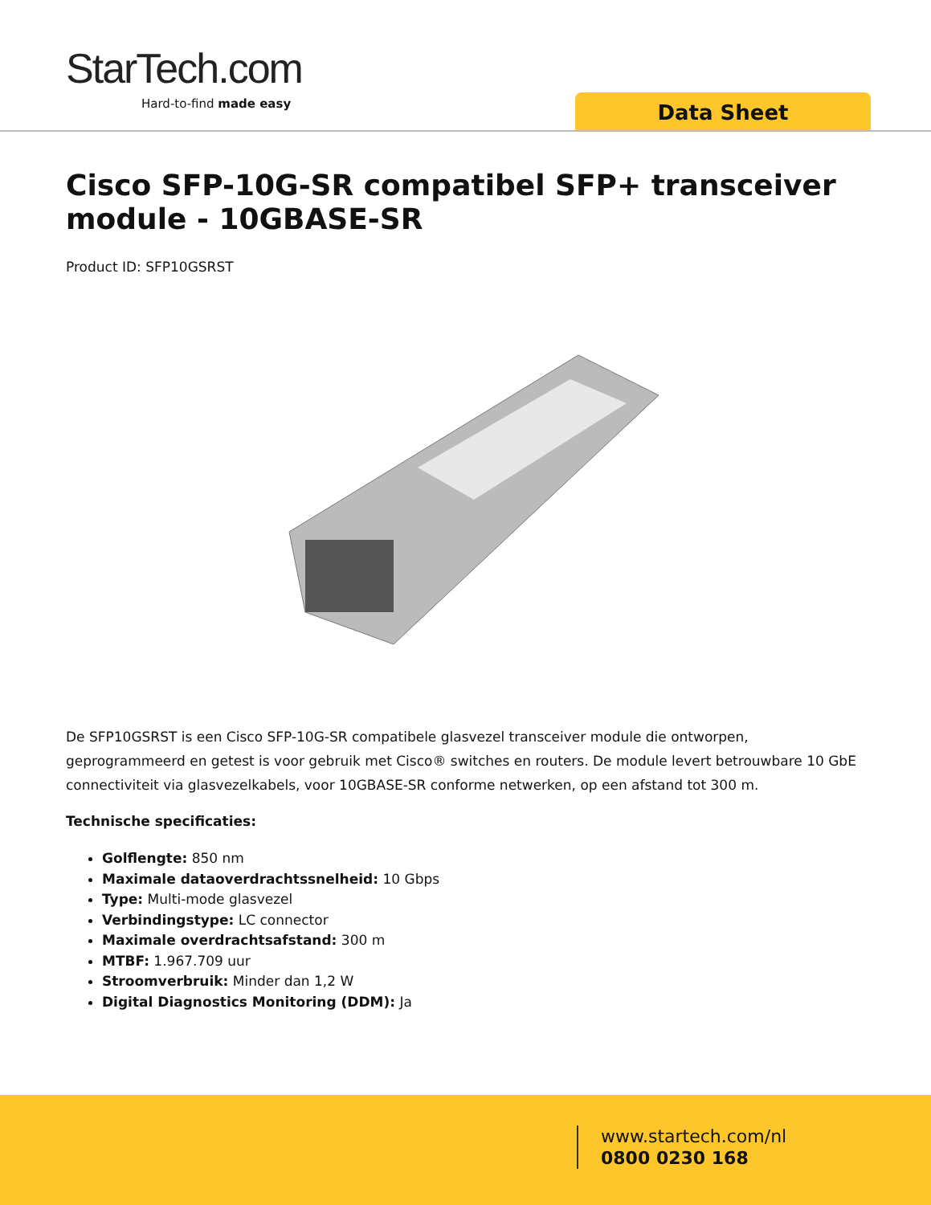StarTech.com
Hard-to-find made easy Data Sheet
Cisco SFP-10G-SR compatibel SFP+ transceiver module - 10GBASE-SR
Product ID: SFP10GSRST
De SFP10GSRST is een Cisco SFP-10G-SR compatibele glasvezel transceiver module die ontworpen, geprogrammeerd en getest is voor gebruik met Cisco® switches en routers. De module levert betrouwbare 10 GbE connectiviteit via glasvezelkabels, voor 10GBASE-SR conforme netwerken, op een afstand tot 300 m.
Technische specificaties:
Golflengte: 850 nm
Maximale dataoverdrachtssnelheid: 10 Gbps
Type: Multi-mode glasvezel
Verbindingstype: LC connector
Maximale overdrachtsafstand: 300 m
MTBF: 1.967.709 uur
Stroomverbruik: Minder dan 1,2 W
Digital Diagnostics Monitoring (DDM): Ja
www.startech.com/nl
0800 0230 168